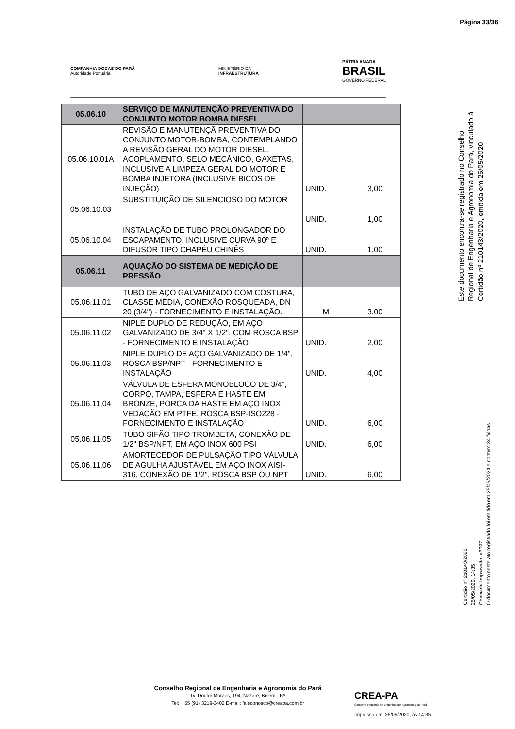Página 33/36
COMPANHIA DOCAS DO PARÁ
Autoridade Portuária
MINISTÉRIO DA
INFRAESTRUTURA
PÁTRIA AMADA
BRASIL
GOVERNO FEDERAL
| 05.06.10 | SERVIÇO DE MANUTENÇÃO PREVENTIVA DO CONJUNTO MOTOR BOMBA DIESEL | | |
| 05.06.10.01A | REVISÃO E MANUTENÇÃ PREVENTIVA DO CONJUNTO MOTOR-BOMBA, CONTEMPLANDO A REVISÃO GERAL DO MOTOR DIESEL, ACOPLAMENTO, SELO MECÂNICO, GAXETAS, INCLUSIVE A LIMPEZA GERAL DO MOTOR E BOMBA INJETORA (INCLUSIVE BICOS DE INJEÇÃO) | UNID. | 3,00 |
| 05.06.10.03 | SUBSTITUIÇÃO DE SILENCIOSO DO MOTOR | UNID. | 1,00 |
| 05.06.10.04 | INSTALAÇÃO DE TUBO PROLONGADOR DO ESCAPAMENTO, INCLUSIVE CURVA 90º E DIFUSOR TIPO CHAPÉU CHINÊS | UNID. | 1,00 |
| 05.06.11 | AQUAÇÃO DO SISTEMA DE MEDIÇÃO DE PRESSÃO | | |
| 05.06.11.01 | TUBO DE AÇO GALVANIZADO COM COSTURA, CLASSE MÉDIA, CONEXÃO ROSQUEADA, DN 20 (3/4") - FORNECIMENTO E INSTALAÇÃO. | M | 3,00 |
| 05.06.11.02 | NIPLE DUPLO DE REDUÇÃO, EM AÇO GALVANIZADO DE 3/4" X 1/2", COM ROSCA BSP - FORNECIMENTO E INSTALAÇÃO | UNID. | 2,00 |
| 05.06.11.03 | NIPLE DUPLO DE AÇO GALVANIZADO DE 1/4", ROSCA BSP/NPT - FORNECIMENTO E INSTALAÇÃO | UNID. | 4,00 |
| 05.06.11.04 | VÁLVULA DE ESFERA MONOBLOCO DE 3/4", CORPO, TAMPA, ESFERA E HASTE EM BRONZE, PORCA DA HASTE EM AÇO INOX, VEDAÇÃO EM PTFE, ROSCA BSP-ISO228 - FORNECIMENTO E INSTALAÇÃO | UNID. | 6,00 |
| 05.06.11.05 | TUBO SIFÃO TIPO TROMBETA, CONEXÃO DE 1/2" BSP/NPT, EM AÇO INOX 600 PSI | UNID. | 6,00 |
| 05.06.11.06 | AMORTECEDOR DE PULSAÇÃO TIPO VÁLVULA DE AGULHA AJUSTÁVEL EM AÇO INOX AISI-316, CONEXÃO DE 1/2", ROSCA BSP OU NPT | UNID. | 6,00 |
Este documento encontra-se registrado no Conselho Regional de Engenharia e Agronomia do Pará, vinculado à Certidão nº 210143/2020, emitida em 25/05/2020
Certidão nº 210143/2020
25/05/2020, 14:35
Chave de Impressão: a6097
O documento neste ato registrado foi emitido em 25/05/2020 e contém 34 folhas
Conselho Regional de Engenharia e Agronomia do Pará
Tv. Doutor Moraes, 194, Nazaré, Belém - PA
Tel: + 55 (91) 3219-3402 E-mail: faleconosco@creapa.com.br
CREA-PA
Conselho Regional de Engenharia e Agronomia do Pará
Impresso em: 25/05/2020, às 14:35.